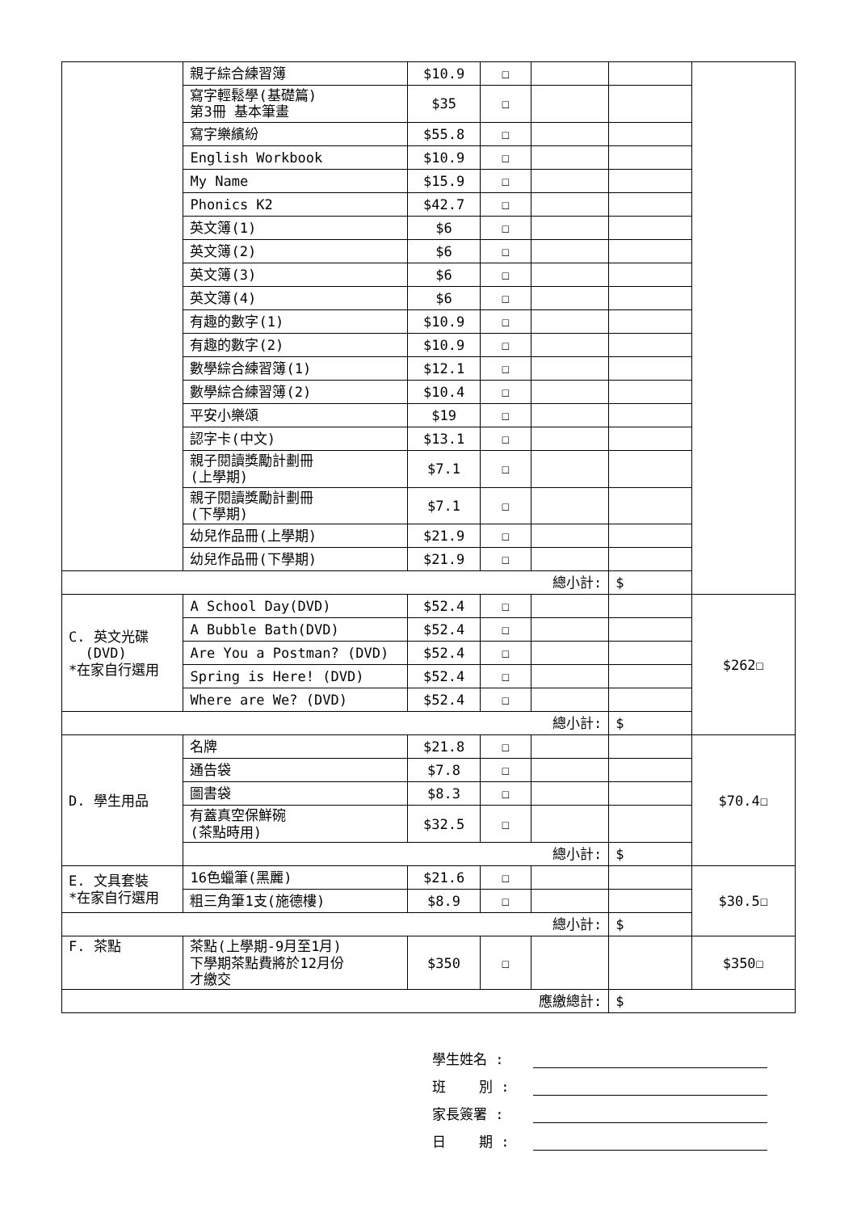| | 親子綜合練習簿 | $10.9 | ☐ | | | |
| | 寫字輕鬆學(基礎篇) 第3冊 基本筆畫 | $35 | ☐ | | | |
| | 寫字樂繽紛 | $55.8 | ☐ | | | |
| | English Workbook | $10.9 | ☐ | | | |
| | My Name | $15.9 | ☐ | | | |
| | Phonics K2 | $42.7 | ☐ | | | |
| | 英文簿(1) | $6 | ☐ | | | |
| | 英文簿(2) | $6 | ☐ | | | |
| | 英文簿(3) | $6 | ☐ | | | |
| | 英文簿(4) | $6 | ☐ | | | |
| | 有趣的數字(1) | $10.9 | ☐ | | | |
| | 有趣的數字(2) | $10.9 | ☐ | | | |
| | 數學綜合練習簿(1) | $12.1 | ☐ | | | |
| | 數學綜合練習簿(2) | $10.4 | ☐ | | | |
| | 平安小樂頌 | $19 | ☐ | | | |
| | 認字卡(中文) | $13.1 | ☐ | | | |
| | 親子閱讀獎勵計劃冊 (上學期) | $7.1 | ☐ | | | |
| | 親子閱讀獎勵計劃冊 (下學期) | $7.1 | ☐ | | | |
| | 幼兒作品冊(上學期) | $21.9 | ☐ | | | |
| | 幼兒作品冊(下學期) | $21.9 | ☐ | | | |
| 總小計: | | | | | $ | |
| C. 英文光碟 (DVD) *在家自行選用 | A School Day(DVD) | $52.4 | ☐ | | | $262☐ |
| | A Bubble Bath(DVD) | $52.4 | ☐ | | | |
| | Are You a Postman? (DVD) | $52.4 | ☐ | | | |
| | Spring is Here! (DVD) | $52.4 | ☐ | | | |
| | Where are We? (DVD) | $52.4 | ☐ | | | |
| 總小計: | | | | | $ | |
| D. 學生用品 | 名牌 | $21.8 | ☐ | | | $70.4☐ |
| | 通告袋 | $7.8 | ☐ | | | |
| | 圖書袋 | $8.3 | ☐ | | | |
| | 有蓋真空保鮮碗 (茶點時用) | $32.5 | ☐ | | | |
| | 總小計: | | | | $ | |
| E. 文具套裝 *在家自行選用 | 16色蠟筆(黑麗) | $21.6 | ☐ | | | $30.5☐ |
| | 粗三角筆1支(施德樓) | $8.9 | ☐ | | | |
| 總小計: | | | | | $ | |
| F. 茶點 | 茶點(上學期-9月至1月) 下學期茶點費將於12月份 才繳交 | $350 | ☐ | | | $350☐ |
| 應繳總計: | | | | | $ | |
學生姓名 :
班 別 :
家長簽署 :
日 期 :